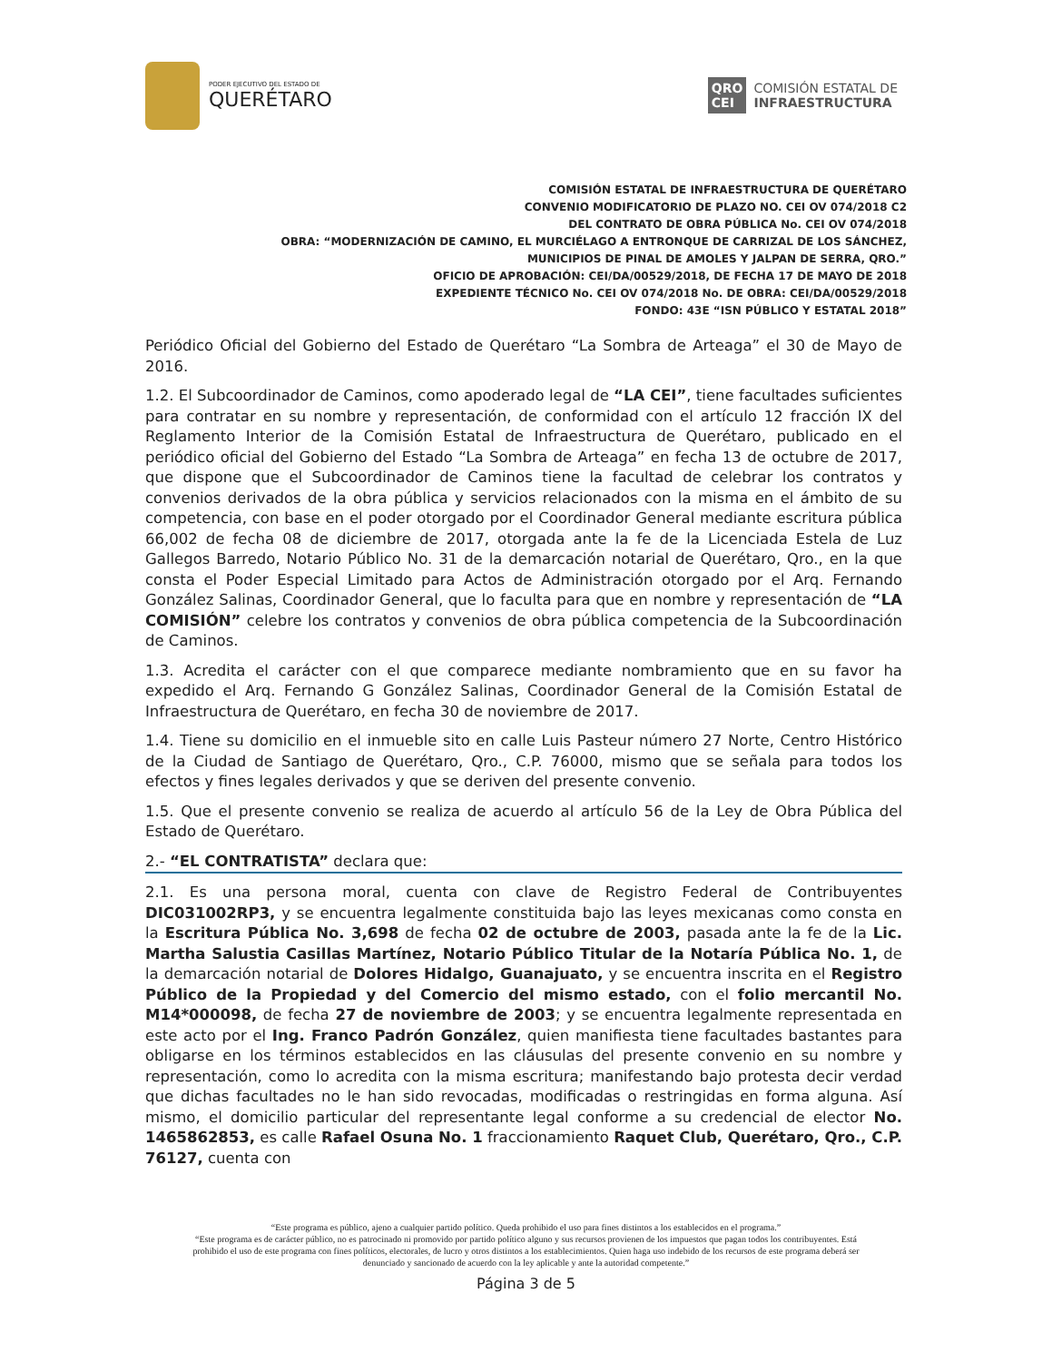PODER EJECUTIVO DEL ESTADO DE
QUERÉTARO
QRO
CEI COMISIÓN ESTATAL DE
INFRAESTRUCTURA
COMISIÓN ESTATAL DE INFRAESTRUCTURA DE QUERÉTARO
CONVENIO MODIFICATORIO DE PLAZO NO. CEI OV 074/2018 C2
DEL CONTRATO DE OBRA PÚBLICA No. CEI OV 074/2018
OBRA: “MODERNIZACIÓN DE CAMINO, EL MURCIÉLAGO A ENTRONQUE DE CARRIZAL DE LOS SÁNCHEZ, MUNICIPIOS DE PINAL DE AMOLES Y JALPAN DE SERRA, QRO.”
OFICIO DE APROBACIÓN: CEI/DA/00529/2018, DE FECHA 17 DE MAYO DE 2018
EXPEDIENTE TÉCNICO No. CEI OV 074/2018 No. DE OBRA: CEI/DA/00529/2018
FONDO: 43E “ISN PÚBLICO Y ESTATAL 2018”
Periódico Oficial del Gobierno del Estado de Querétaro “La Sombra de Arteaga” el 30 de Mayo de 2016.
1.2. El Subcoordinador de Caminos, como apoderado legal de “LA CEI”, tiene facultades suficientes para contratar en su nombre y representación, de conformidad con el artículo 12 fracción IX del Reglamento Interior de la Comisión Estatal de Infraestructura de Querétaro, publicado en el periódico oficial del Gobierno del Estado “La Sombra de Arteaga” en fecha 13 de octubre de 2017, que dispone que el Subcoordinador de Caminos tiene la facultad de celebrar los contratos y convenios derivados de la obra pública y servicios relacionados con la misma en el ámbito de su competencia, con base en el poder otorgado por el Coordinador General mediante escritura pública 66,002 de fecha 08 de diciembre de 2017, otorgada ante la fe de la Licenciada Estela de Luz Gallegos Barredo, Notario Público No. 31 de la demarcación notarial de Querétaro, Qro., en la que consta el Poder Especial Limitado para Actos de Administración otorgado por el Arq. Fernando González Salinas, Coordinador General, que lo faculta para que en nombre y representación de “LA COMISIÓN” celebre los contratos y convenios de obra pública competencia de la Subcoordinación de Caminos.
1.3. Acredita el carácter con el que comparece mediante nombramiento que en su favor ha expedido el Arq. Fernando G González Salinas, Coordinador General de la Comisión Estatal de Infraestructura de Querétaro, en fecha 30 de noviembre de 2017.
1.4. Tiene su domicilio en el inmueble sito en calle Luis Pasteur número 27 Norte, Centro Histórico de la Ciudad de Santiago de Querétaro, Qro., C.P. 76000, mismo que se señala para todos los efectos y fines legales derivados y que se deriven del presente convenio.
1.5. Que el presente convenio se realiza de acuerdo al artículo 56 de la Ley de Obra Pública del Estado de Querétaro.
2.- “EL CONTRATISTA” declara que:
2.1. Es una persona moral, cuenta con clave de Registro Federal de Contribuyentes DIC031002RP3, y se encuentra legalmente constituida bajo las leyes mexicanas como consta en la Escritura Pública No. 3,698 de fecha 02 de octubre de 2003, pasada ante la fe de la Lic. Martha Salustia Casillas Martínez, Notario Público Titular de la Notaría Pública No. 1, de la demarcación notarial de Dolores Hidalgo, Guanajuato, y se encuentra inscrita en el Registro Público de la Propiedad y del Comercio del mismo estado, con el folio mercantil No. M14*000098, de fecha 27 de noviembre de 2003; y se encuentra legalmente representada en este acto por el Ing. Franco Padrón González, quien manifiesta tiene facultades bastantes para obligarse en los términos establecidos en las cláusulas del presente convenio en su nombre y representación, como lo acredita con la misma escritura; manifestando bajo protesta decir verdad que dichas facultades no le han sido revocadas, modificadas o restringidas en forma alguna. Así mismo, el domicilio particular del representante legal conforme a su credencial de elector No. 1465862853, es calle Rafael Osuna No. 1 fraccionamiento Raquet Club, Querétaro, Qro., C.P. 76127, cuenta con
“Este programa es público, ajeno a cualquier partido político. Queda prohibido el uso para fines distintos a los establecidos en el programa.”
“Este programa es de carácter público, no es patrocinado ni promovido por partido político alguno y sus recursos provienen de los impuestos que pagan todos los contribuyentes. Está prohibido el uso de este programa con fines políticos, electorales, de lucro y otros distintos a los establecimientos. Quien haga uso indebido de los recursos de este programa deberá ser denunciado y sancionado de acuerdo con la ley aplicable y ante la autoridad competente.”
Página 3 de 5